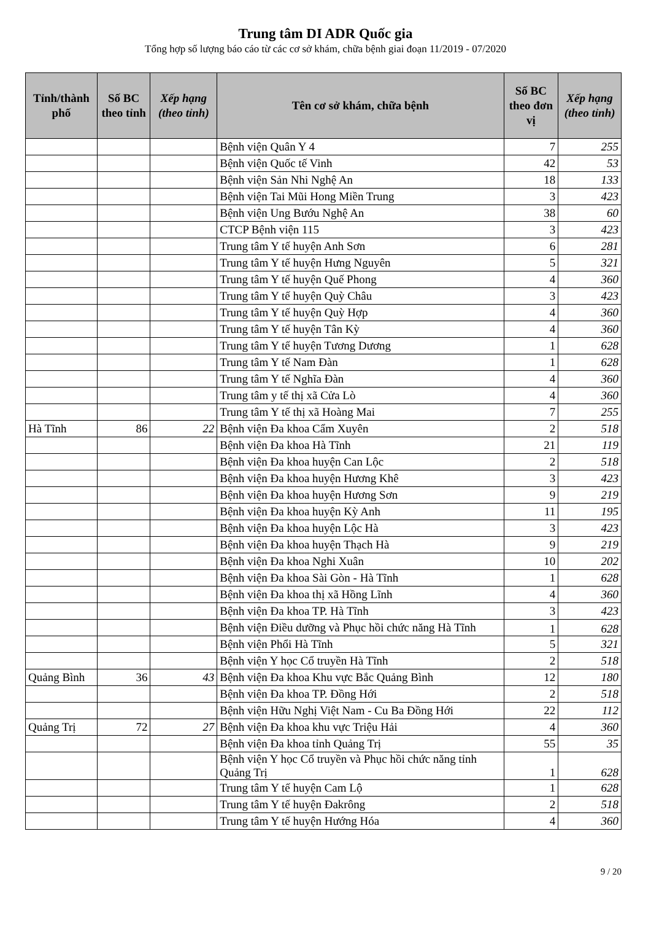Trung tâm DI ADR Quốc gia
Tổng hợp số lượng báo cáo từ các cơ sở khám, chữa bệnh giai đoạn 11/2019 - 07/2020
| Tỉnh/thành phố | Số BC theo tỉnh | Xếp hạng (theo tỉnh) | Tên cơ sở khám, chữa bệnh | Số BC theo đơn vị | Xếp hạng (theo tỉnh) |
| --- | --- | --- | --- | --- | --- |
| | | | Bệnh viện Quân Y 4 | 7 | 255 |
| | | | Bệnh viện Quốc tế Vinh | 42 | 53 |
| | | | Bệnh viện Sản Nhi Nghệ An | 18 | 133 |
| | | | Bệnh viện Tai Mũi Hong Miền Trung | 3 | 423 |
| | | | Bệnh viện Ung Bướu Nghệ An | 38 | 60 |
| | | | CTCP Bệnh viện 115 | 3 | 423 |
| | | | Trung tâm Y tế huyện Anh Sơn | 6 | 281 |
| | | | Trung tâm Y tế huyện Hưng Nguyên | 5 | 321 |
| | | | Trung tâm Y tế huyện Quế Phong | 4 | 360 |
| | | | Trung tâm Y tế huyện Quỳ Châu | 3 | 423 |
| | | | Trung tâm Y tế huyện Quỳ Hợp | 4 | 360 |
| | | | Trung tâm Y tế huyện Tân Kỳ | 4 | 360 |
| | | | Trung tâm Y tế huyện Tương Dương | 1 | 628 |
| | | | Trung tâm Y tế Nam Đàn | 1 | 628 |
| | | | Trung tâm Y tế Nghĩa Đàn | 4 | 360 |
| | | | Trung tâm y tế thị xã Cửa Lò | 4 | 360 |
| | | | Trung tâm Y tế thị xã Hoàng Mai | 7 | 255 |
| Hà Tĩnh | 86 | 22 | Bệnh viện Đa khoa Cẩm Xuyên | 2 | 518 |
| | | | Bệnh viện Đa khoa Hà Tĩnh | 21 | 119 |
| | | | Bệnh viện Đa khoa huyện Can Lộc | 2 | 518 |
| | | | Bệnh viện Đa khoa huyện Hương Khê | 3 | 423 |
| | | | Bệnh viện Đa khoa huyện Hương Sơn | 9 | 219 |
| | | | Bệnh viện Đa khoa huyện Kỳ Anh | 11 | 195 |
| | | | Bệnh viện Đa khoa huyện Lộc Hà | 3 | 423 |
| | | | Bệnh viện Đa khoa huyện Thạch Hà | 9 | 219 |
| | | | Bệnh viện Đa khoa Nghi Xuân | 10 | 202 |
| | | | Bệnh viện Đa khoa Sài Gòn - Hà Tĩnh | 1 | 628 |
| | | | Bệnh viện Đa khoa thị xã Hồng Lĩnh | 4 | 360 |
| | | | Bệnh viện Đa khoa TP. Hà Tĩnh | 3 | 423 |
| | | | Bệnh viện Điều dưỡng và Phục hồi chức năng Hà Tĩnh | 1 | 628 |
| | | | Bệnh viện Phổi Hà Tĩnh | 5 | 321 |
| | | | Bệnh viện Y học Cổ truyền Hà Tĩnh | 2 | 518 |
| Quảng Bình | 36 | 43 | Bệnh viện Đa khoa Khu vực Bắc Quảng Bình | 12 | 180 |
| | | | Bệnh viện Đa khoa TP. Đồng Hới | 2 | 518 |
| | | | Bệnh viện Hữu Nghị Việt Nam - Cu Ba Đồng Hới | 22 | 112 |
| Quảng Trị | 72 | 27 | Bệnh viện Đa khoa khu vực Triệu Hải | 4 | 360 |
| | | | Bệnh viện Đa khoa tỉnh Quảng Trị | 55 | 35 |
| | | | Bệnh viện Y học Cổ truyền và Phục hồi chức năng tỉnh Quảng Trị | 1 | 628 |
| | | | Trung tâm Y tế huyện Cam Lộ | 1 | 628 |
| | | | Trung tâm Y tế huyện Đakrông | 2 | 518 |
| | | | Trung tâm Y tế huyện Hướng Hóa | 4 | 360 |
9 / 20